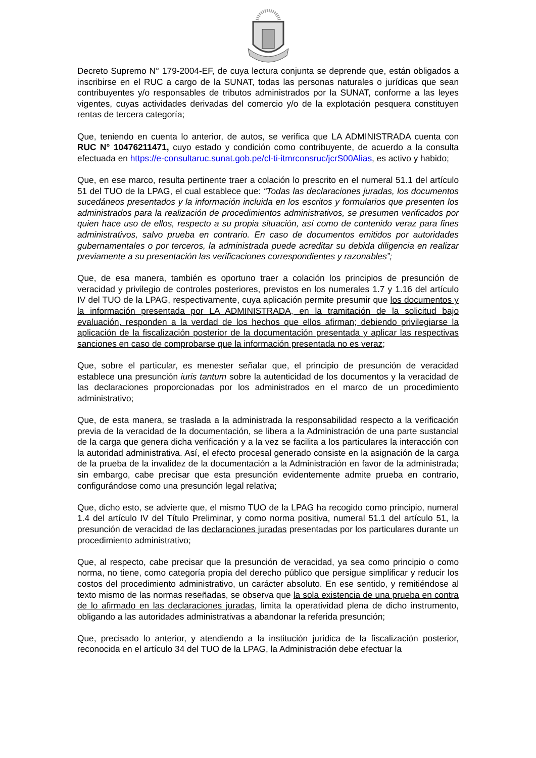Decreto Supremo N° 179-2004-EF, de cuya lectura conjunta se deprende que, están obligados a inscribirse en el RUC a cargo de la SUNAT, todas las personas naturales o jurídicas que sean contribuyentes y/o responsables de tributos administrados por la SUNAT, conforme a las leyes vigentes, cuyas actividades derivadas del comercio y/o de la explotación pesquera constituyen rentas de tercera categoría;
Que, teniendo en cuenta lo anterior, de autos, se verifica que LA ADMINISTRADA cuenta con RUC N° 10476211471, cuyo estado y condición como contribuyente, de acuerdo a la consulta efectuada en https://e-consultaruc.sunat.gob.pe/cl-ti-itmrconsruc/jcrS00Alias, es activo y habido;
Que, en ese marco, resulta pertinente traer a colación lo prescrito en el numeral 51.1 del artículo 51 del TUO de la LPAG, el cual establece que: “Todas las declaraciones juradas, los documentos sucedáneos presentados y la información incluida en los escritos y formularios que presenten los administrados para la realización de procedimientos administrativos, se presumen verificados por quien hace uso de ellos, respecto a su propia situación, así como de contenido veraz para fines administrativos, salvo prueba en contrario. En caso de documentos emitidos por autoridades gubernamentales o por terceros, la administrada puede acreditar su debida diligencia en realizar previamente a su presentación las verificaciones correspondientes y razonables”;
Que, de esa manera, también es oportuno traer a colación los principios de presunción de veracidad y privilegio de controles posteriores, previstos en los numerales 1.7 y 1.16 del artículo IV del TUO de la LPAG, respectivamente, cuya aplicación permite presumir que los documentos y la información presentada por LA ADMINISTRADA, en la tramitación de la solicitud bajo evaluación, responden a la verdad de los hechos que ellos afirman; debiendo privilegiarse la aplicación de la fiscalización posterior de la documentación presentada y aplicar las respectivas sanciones en caso de comprobarse que la información presentada no es veraz;
Que, sobre el particular, es menester señalar que, el principio de presunción de veracidad establece una presunción iuris tantum sobre la autenticidad de los documentos y la veracidad de las declaraciones proporcionadas por los administrados en el marco de un procedimiento administrativo;
Que, de esta manera, se traslada a la administrada la responsabilidad respecto a la verificación previa de la veracidad de la documentación, se libera a la Administración de una parte sustancial de la carga que genera dicha verificación y a la vez se facilita a los particulares la interacción con la autoridad administrativa. Así, el efecto procesal generado consiste en la asignación de la carga de la prueba de la invalidez de la documentación a la Administración en favor de la administrada; sin embargo, cabe precisar que esta presunción evidentemente admite prueba en contrario, configurándose como una presunción legal relativa;
Que, dicho esto, se advierte que, el mismo TUO de la LPAG ha recogido como principio, numeral 1.4 del artículo IV del Título Preliminar, y como norma positiva, numeral 51.1 del artículo 51, la presunción de veracidad de las declaraciones juradas presentadas por los particulares durante un procedimiento administrativo;
Que, al respecto, cabe precisar que la presunción de veracidad, ya sea como principio o como norma, no tiene, como categoría propia del derecho público que persigue simplificar y reducir los costos del procedimiento administrativo, un carácter absoluto. En ese sentido, y remitiéndose al texto mismo de las normas reseñadas, se observa que la sola existencia de una prueba en contra de lo afirmado en las declaraciones juradas, limita la operatividad plena de dicho instrumento, obligando a las autoridades administrativas a abandonar la referida presunción;
Que, precisado lo anterior, y atendiendo a la institución jurídica de la fiscalización posterior, reconocida en el artículo 34 del TUO de la LPAG, la Administración debe efectuar la